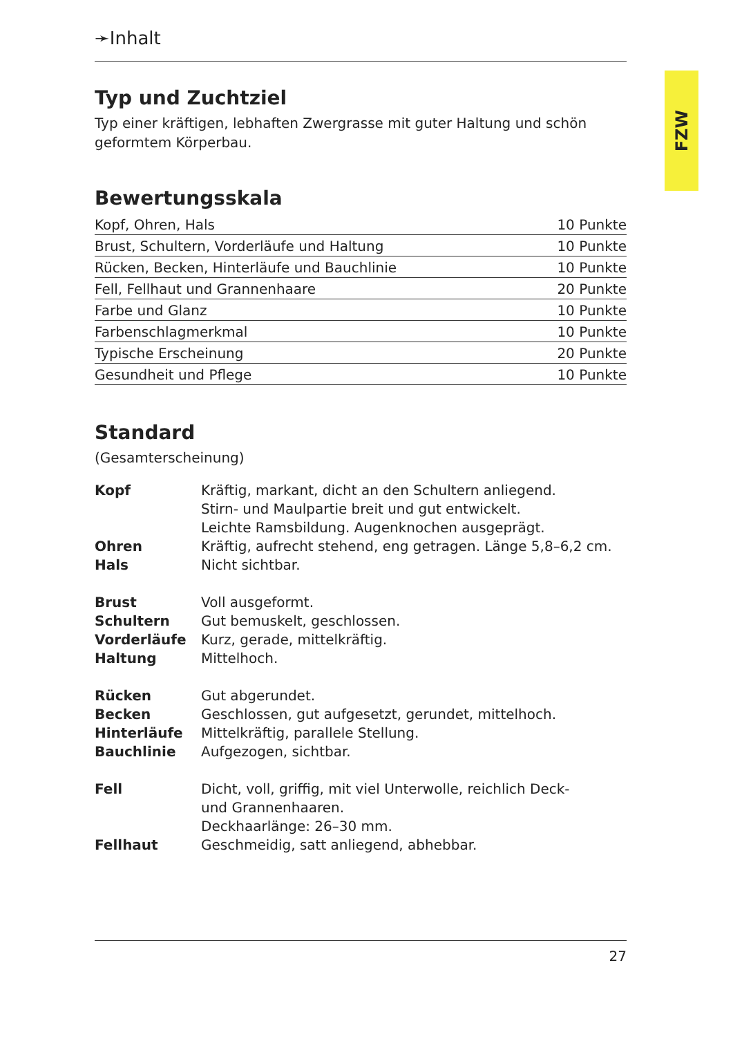FZW
➛Inhalt
Typ und Zuchtziel
Typ einer kräftigen, lebhaften Zwergrasse mit guter Haltung und schön geformtem Körperbau.
Bewertungsskala
| Kopf, Ohren, Hals | 10 Punkte |
| Brust, Schultern, Vorderläufe und Haltung | 10 Punkte |
| Rücken, Becken, Hinterläufe und Bauchlinie | 10 Punkte |
| Fell, Fellhaut und Grannenhaare | 20 Punkte |
| Farbe und Glanz | 10 Punkte |
| Farbenschlagmerkmal | 10 Punkte |
| Typische Erscheinung | 20 Punkte |
| Gesundheit und Pflege | 10 Punkte |
Standard
(Gesamterscheinung)
| Kopf | Kräftig, markant, dicht an den Schultern anliegend. Stirn- und Maulpartie breit und gut entwickelt. Leichte Ramsbildung. Augenknochen ausgeprägt. |
| Ohren | Kräftig, aufrecht stehend, eng getragen. Länge 5,8–6,2 cm. |
| Hals | Nicht sichtbar. |
| Brust | Voll ausgeformt. |
| Schultern | Gut bemuskelt, geschlossen. |
| Vorderläufe | Kurz, gerade, mittelkräftig. |
| Haltung | Mittelhoch. |
| Rücken | Gut abgerundet. |
| Becken | Geschlossen, gut aufgesetzt, gerundet, mittelhoch. |
| Hinterläufe | Mittelkräftig, parallele Stellung. |
| Bauchlinie | Aufgezogen, sichtbar. |
| Fell | Dicht, voll, griffig, mit viel Unterwolle, reichlich Deck- und Grannenhaaren. Deckhaarlänge: 26–30 mm. |
| Fellhaut | Geschmeidig, satt anliegend, abhebbar. |
27